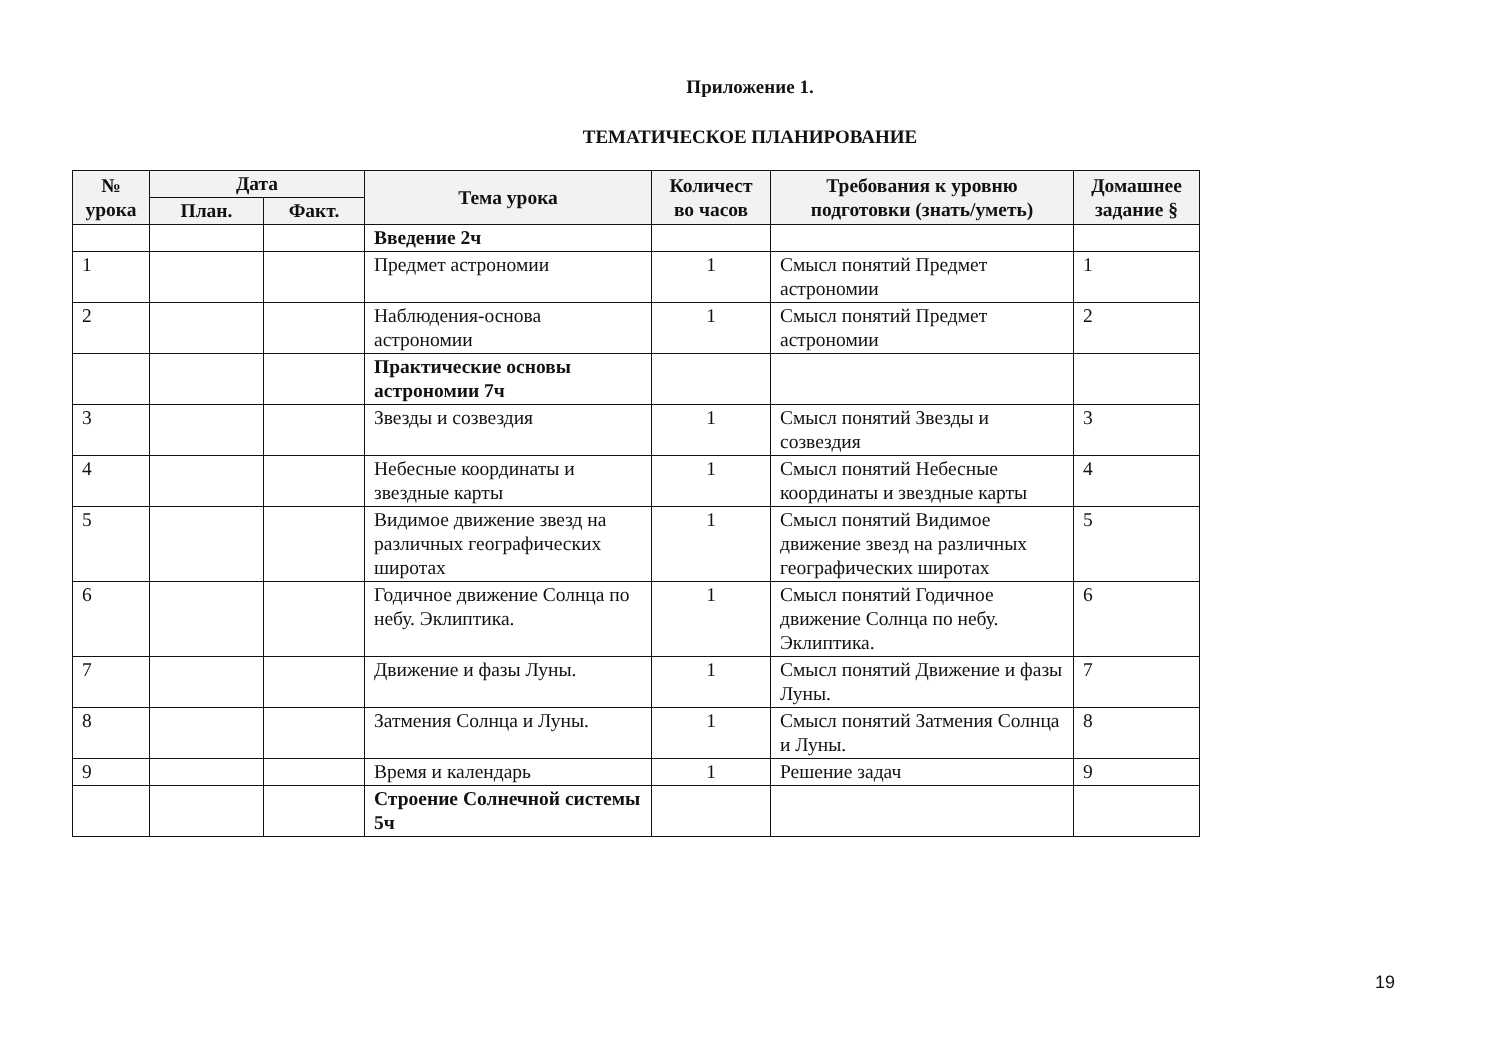Приложение 1.
ТЕМАТИЧЕСКОЕ ПЛАНИРОВАНИЕ
| № урока | Дата | | Тема урока | Количест во часов | Требования к уровню подготовки (знать/уметь) | Домашнее задание § |
| --- | --- | --- | --- | --- | --- | --- |
| | План. | Факт. | | | | |
| | | | Введение 2ч | | | |
| 1 | | | Предмет астрономии | 1 | Смысл понятий Предмет астрономии | 1 |
| 2 | | | Наблюдения-основа астрономии | 1 | Смысл понятий Предмет астрономии | 2 |
| | | | Практические основы астрономии 7ч | | | |
| 3 | | | Звезды и созвездия | 1 | Смысл понятий Звезды и созвездия | 3 |
| 4 | | | Небесные координаты и звездные карты | 1 | Смысл понятий Небесные координаты и звездные карты | 4 |
| 5 | | | Видимое движение звезд на различных географических широтах | 1 | Смысл понятий Видимое движение звезд на различных географических широтах | 5 |
| 6 | | | Годичное движение Солнца по небу. Эклиптика. | 1 | Смысл понятий Годичное движение Солнца по небу. Эклиптика. | 6 |
| 7 | | | Движение и фазы Луны. | 1 | Смысл понятий Движение и фазы Луны. | 7 |
| 8 | | | Затмения Солнца и Луны. | 1 | Смысл понятий Затмения Солнца и Луны. | 8 |
| 9 | | | Время и календарь | 1 | Решение задач | 9 |
| | | | Строение Солнечной системы 5ч | | | |
19